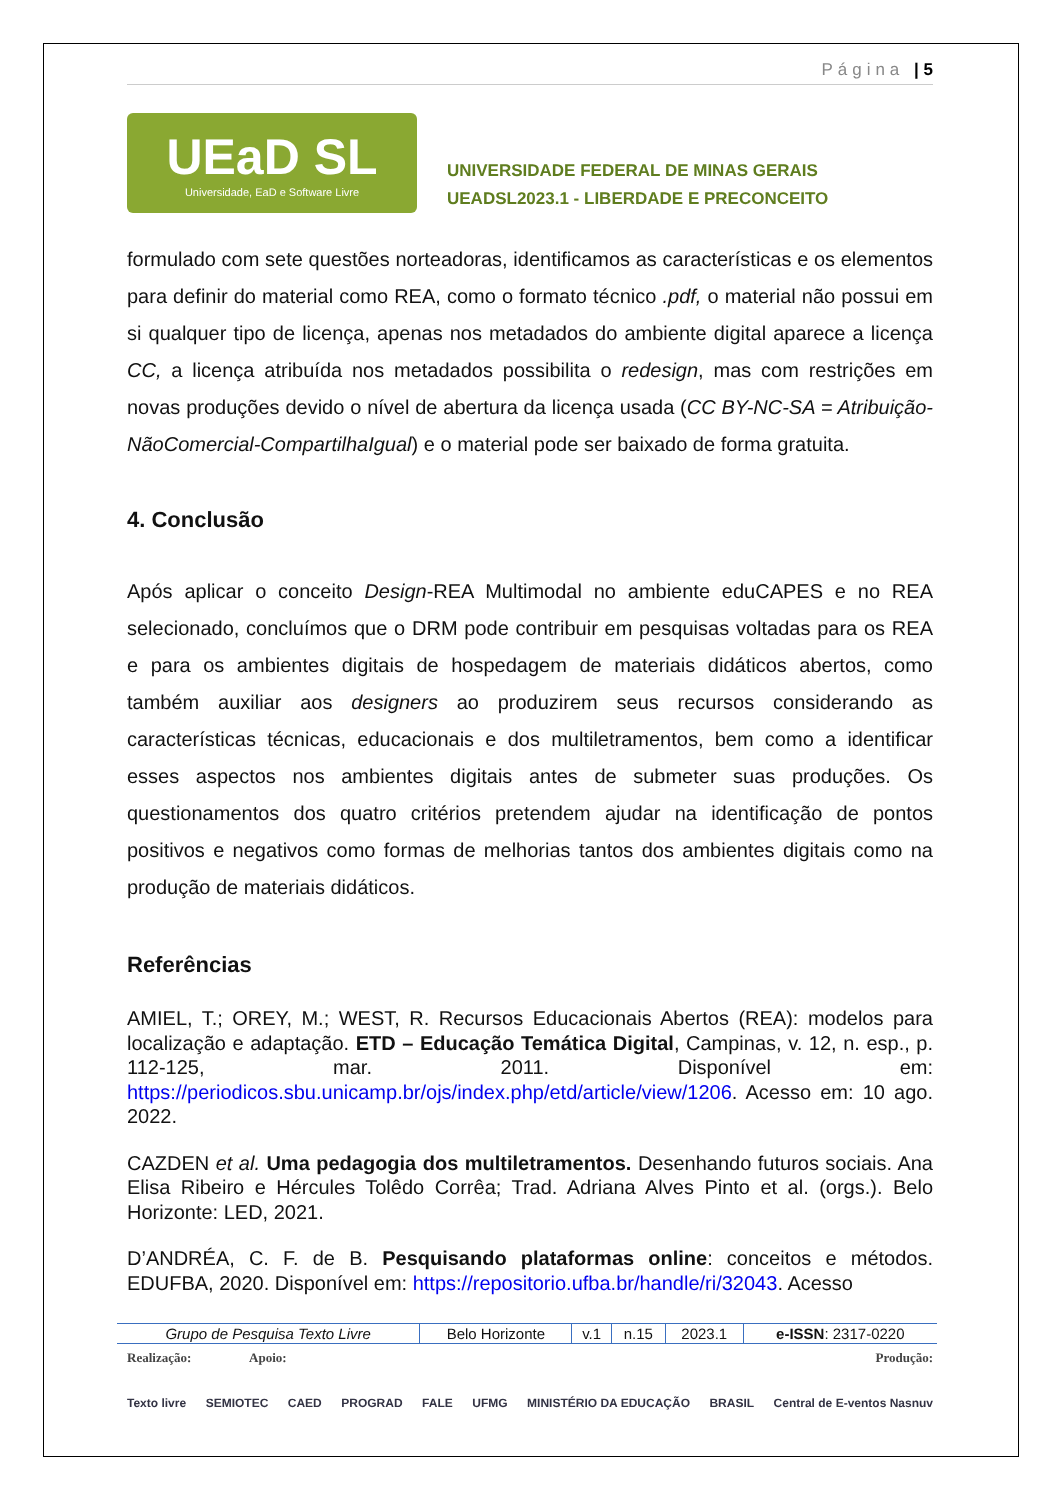Página | 5
UEaD SL
Universidade, EaD e Software Livre
UNIVERSIDADE FEDERAL DE MINAS GERAIS
UEADSL2023.1 - LIBERDADE E PRECONCEITO
formulado com sete questões norteadoras, identificamos as características e os elementos para definir do material como REA, como o formato técnico .pdf, o material não possui em si qualquer tipo de licença, apenas nos metadados do ambiente digital aparece a licença CC, a licença atribuída nos metadados possibilita o redesign, mas com restrições em novas produções devido o nível de abertura da licença usada (CC BY-NC-SA = Atribuição-NãoComercial-CompartilhaIgual) e o material pode ser baixado de forma gratuita.
4. Conclusão
Após aplicar o conceito Design-REA Multimodal no ambiente eduCAPES e no REA selecionado, concluímos que o DRM pode contribuir em pesquisas voltadas para os REA e para os ambientes digitais de hospedagem de materiais didáticos abertos, como também auxiliar aos designers ao produzirem seus recursos considerando as características técnicas, educacionais e dos multiletramentos, bem como a identificar esses aspectos nos ambientes digitais antes de submeter suas produções. Os questionamentos dos quatro critérios pretendem ajudar na identificação de pontos positivos e negativos como formas de melhorias tantos dos ambientes digitais como na produção de materiais didáticos.
Referências
AMIEL, T.; OREY, M.; WEST, R. Recursos Educacionais Abertos (REA): modelos para localização e adaptação. ETD – Educação Temática Digital, Campinas, v. 12, n. esp., p. 112-125, mar. 2011. Disponível em: https://periodicos.sbu.unicamp.br/ojs/index.php/etd/article/view/1206. Acesso em: 10 ago. 2022.
CAZDEN et al. Uma pedagogia dos multiletramentos. Desenhando futuros sociais. Ana Elisa Ribeiro e Hércules Tolêdo Corrêa; Trad. Adriana Alves Pinto et al. (orgs.). Belo Horizonte: LED, 2021.
D’ANDRÉA, C. F. de B. Pesquisando plataformas online: conceitos e métodos. EDUFBA, 2020. Disponível em: https://repositorio.ufba.br/handle/ri/32043. Acesso
| Grupo de Pesquisa Texto Livre | Belo Horizonte | v.1 | n.15 | 2023.1 | e-ISSN : 2317-0220 |
Realização: Apoio: Produção:
Texto livre SEMIOTEC CAED PROGRAD FALE UFMG MINISTÉRIO DA EDUCAÇÃO BRASIL Central de E-ventos Nasnuv